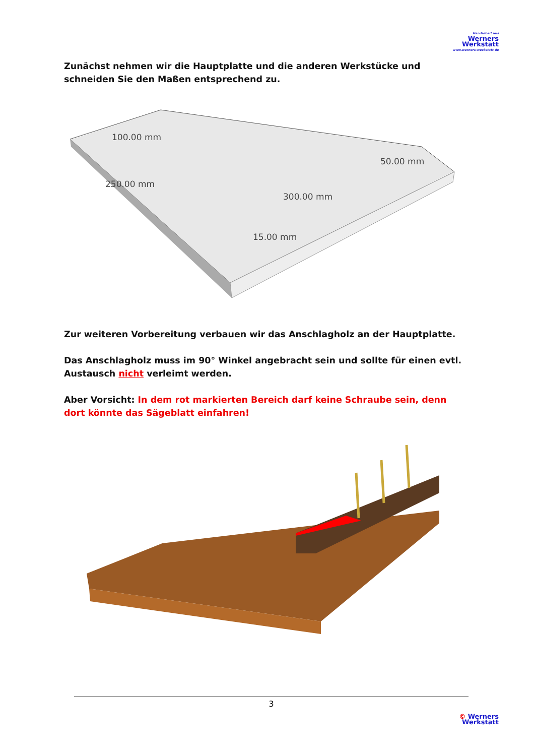Handarbeit aus
Werners
Werkstatt
www.werners-werkstatt.de
Zunächst nehmen wir die Hauptplatte und die anderen Werkstücke und schneiden Sie den Maßen entsprechend zu.
100.00 mm
250.00 mm
300.00 mm
50.00 mm
15.00 mm
Zur weiteren Vorbereitung verbauen wir das Anschlagholz an der Hauptplatte.
Das Anschlagholz muss im 90° Winkel angebracht sein und sollte für einen evtl. Austausch nicht verleimt werden.
Aber Vorsicht: In dem rot markierten Bereich darf keine Schraube sein, denn dort könnte das Sägeblatt einfahren!
3
© Werners
Werkstatt